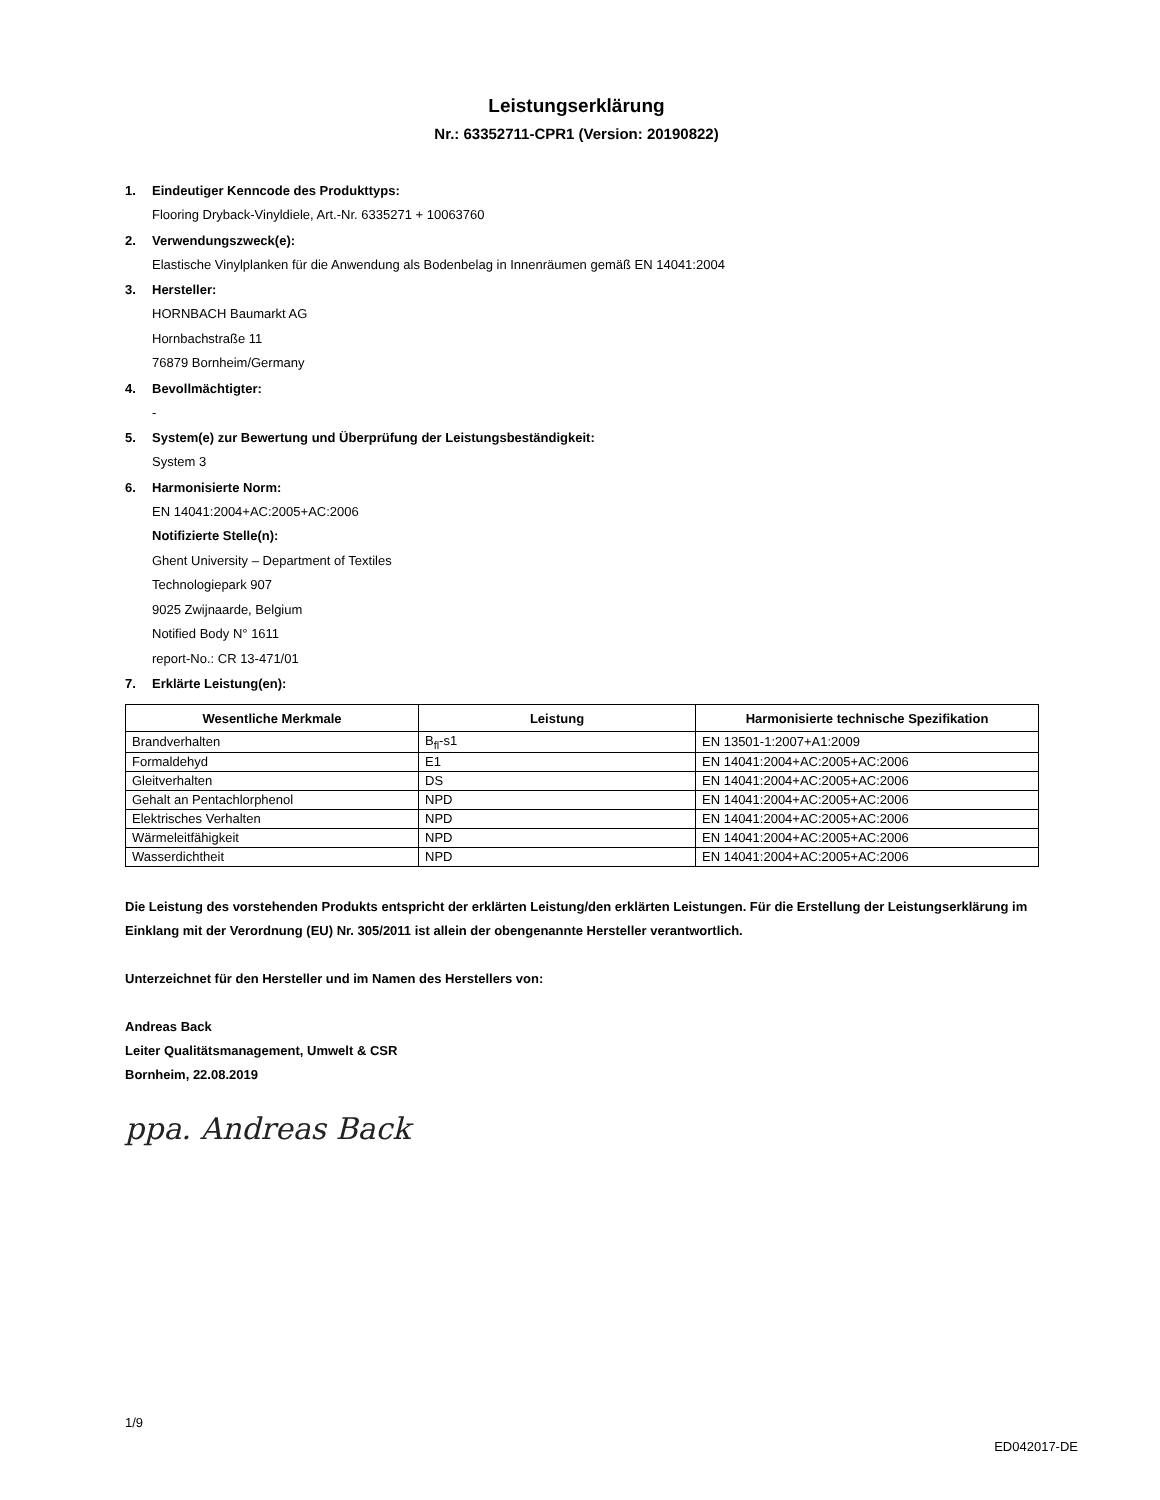Leistungserklärung
Nr.: 63352711-CPR1 (Version: 20190822)
1. Eindeutiger Kenncode des Produkttyps:
Flooring Dryback-Vinyldiele, Art.-Nr. 6335271 + 10063760
2. Verwendungszweck(e):
Elastische Vinylplanken für die Anwendung als Bodenbelag in Innenräumen gemäß EN 14041:2004
3. Hersteller:
HORNBACH Baumarkt AG
Hornbachstraße 11
76879 Bornheim/Germany
4. Bevollmächtigter:
-
5. System(e) zur Bewertung und Überprüfung der Leistungsbeständigkeit:
System 3
6. Harmonisierte Norm:
EN 14041:2004+AC:2005+AC:2006
Notifizierte Stelle(n):
Ghent University – Department of Textiles
Technologiepark 907
9025 Zwijnaarde, Belgium
Notified Body N° 1611
report-No.: CR 13-471/01
7. Erklärte Leistung(en):
| Wesentliche Merkmale | Leistung | Harmonisierte technische Spezifikation |
| --- | --- | --- |
| Brandverhalten | B<sub>fl</sub>-s1 | EN 13501-1:2007+A1:2009 |
| Formaldehyd | E1 | EN 14041:2004+AC:2005+AC:2006 |
| Gleitverhalten | DS | EN 14041:2004+AC:2005+AC:2006 |
| Gehalt an Pentachlorphenol | NPD | EN 14041:2004+AC:2005+AC:2006 |
| Elektrisches Verhalten | NPD | EN 14041:2004+AC:2005+AC:2006 |
| Wärmeleitfähigkeit | NPD | EN 14041:2004+AC:2005+AC:2006 |
| Wasserdichtheit | NPD | EN 14041:2004+AC:2005+AC:2006 |
Die Leistung des vorstehenden Produkts entspricht der erklärten Leistung/den erklärten Leistungen. Für die Erstellung der Leistungserklärung im Einklang mit der Verordnung (EU) Nr. 305/2011 ist allein der obengenannte Hersteller verantwortlich.
Unterzeichnet für den Hersteller und im Namen des Herstellers von:
Andreas Back
Leiter Qualitätsmanagement, Umwelt & CSR
Bornheim, 22.08.2019
ppa. Andreas Back
1/9
ED042017-DE